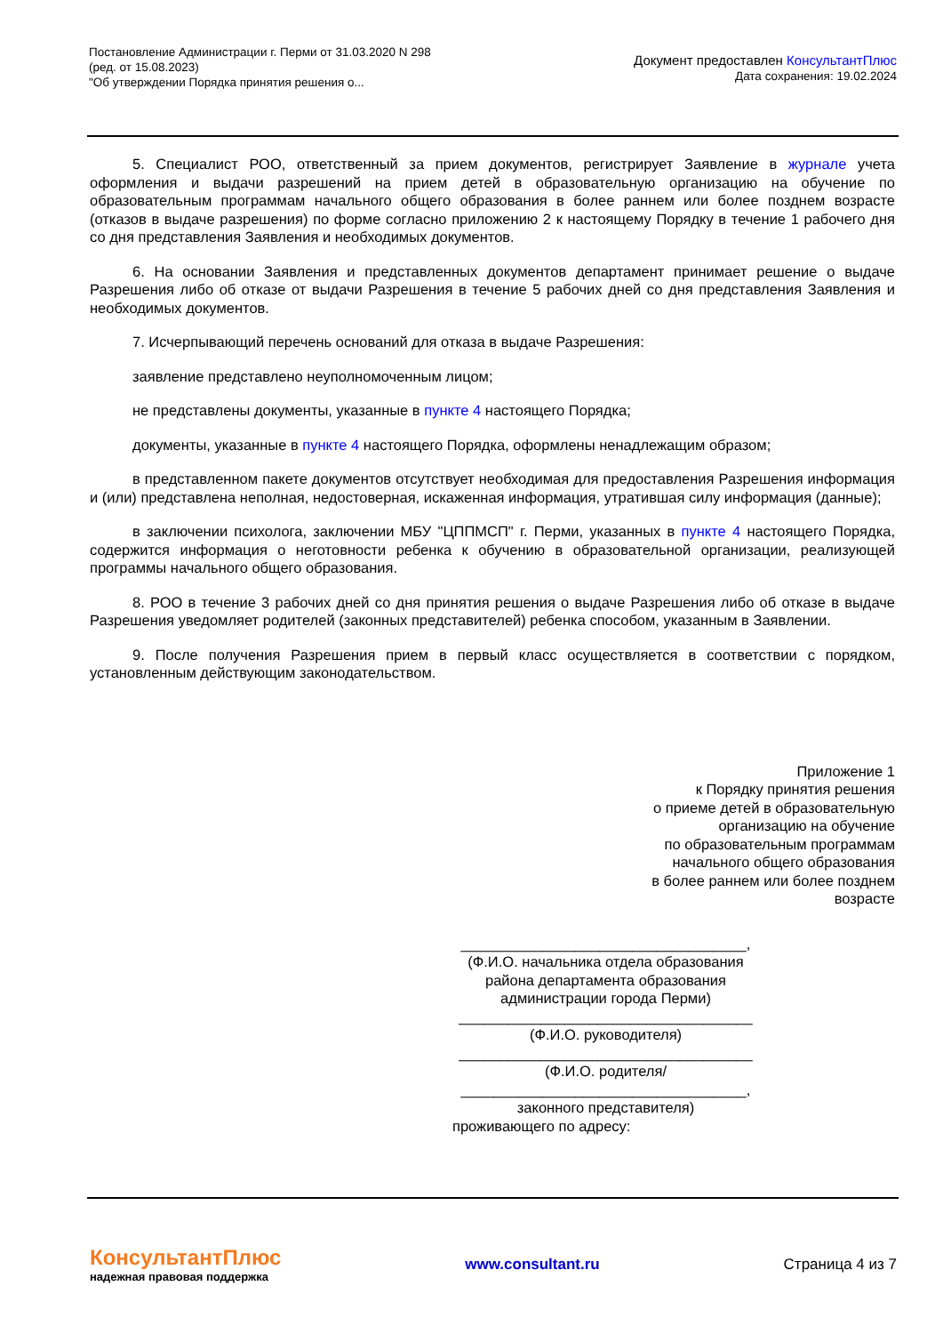Постановление Администрации г. Перми от 31.03.2020 N 298
(ред. от 15.08.2023)
"Об утверждении Порядка принятия решения о...
Документ предоставлен КонсультантПлюс
Дата сохранения: 19.02.2024
5. Специалист РОО, ответственный за прием документов, регистрирует Заявление в журнале учета оформления и выдачи разрешений на прием детей в образовательную организацию на обучение по образовательным программам начального общего образования в более раннем или более позднем возрасте (отказов в выдаче разрешения) по форме согласно приложению 2 к настоящему Порядку в течение 1 рабочего дня со дня представления Заявления и необходимых документов.
6. На основании Заявления и представленных документов департамент принимает решение о выдаче Разрешения либо об отказе от выдачи Разрешения в течение 5 рабочих дней со дня представления Заявления и необходимых документов.
7. Исчерпывающий перечень оснований для отказа в выдаче Разрешения:
заявление представлено неуполномоченным лицом;
не представлены документы, указанные в пункте 4 настоящего Порядка;
документы, указанные в пункте 4 настоящего Порядка, оформлены ненадлежащим образом;
в представленном пакете документов отсутствует необходимая для предоставления Разрешения информация и (или) представлена неполная, недостоверная, искаженная информация, утратившая силу информация (данные);
в заключении психолога, заключении МБУ "ЦППМСП" г. Перми, указанных в пункте 4 настоящего Порядка, содержится информация о неготовности ребенка к обучению в образовательной организации, реализующей программы начального общего образования.
8. РОО в течение 3 рабочих дней со дня принятия решения о выдаче Разрешения либо об отказе в выдаче Разрешения уведомляет родителей (законных представителей) ребенка способом, указанным в Заявлении.
9. После получения Разрешения прием в первый класс осуществляется в соответствии с порядком, установленным действующим законодательством.
Приложение 1
к Порядку принятия решения
о приеме детей в образовательную
организацию на обучение
по образовательным программам
начального общего образования
в более раннем или более позднем
возрасте
___________________________________,
(Ф.И.О. начальника отдела образования
района департамента образования
администрации города Перми)
____________________________________
(Ф.И.О. руководителя)
____________________________________
(Ф.И.О. родителя/
___________________________________,
законного представителя)
проживающего по адресу:
КонсультантПлюс
надежная правовая поддержка
www.consultant.ru Страница 4 из 7